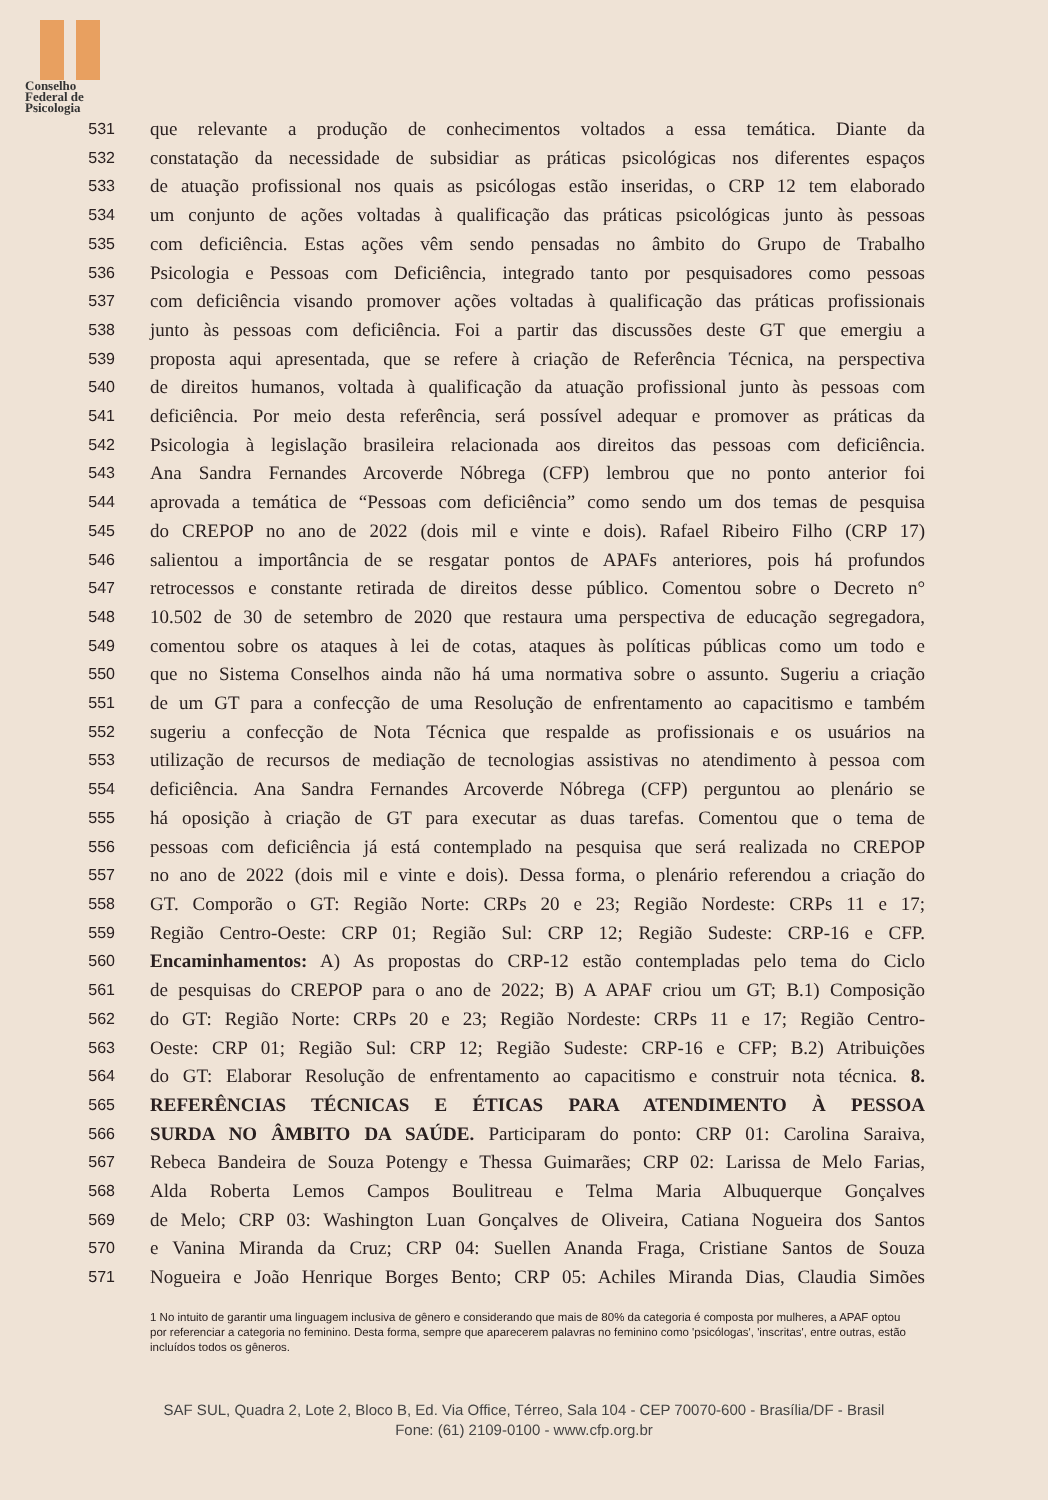Conselho
Federal de
Psicologia
531
que relevante a produção de conhecimentos voltados a essa temática. Diante da
532
constatação da necessidade de subsidiar as práticas psicológicas nos diferentes espaços
533
de atuação profissional nos quais as psicólogas estão inseridas, o CRP 12 tem elaborado
534
um conjunto de ações voltadas à qualificação das práticas psicológicas junto às pessoas
535
com deficiência. Estas ações vêm sendo pensadas no âmbito do Grupo de Trabalho
536
Psicologia e Pessoas com Deficiência, integrado tanto por pesquisadores como pessoas
537
com deficiência visando promover ações voltadas à qualificação das práticas profissionais
538
junto às pessoas com deficiência. Foi a partir das discussões deste GT que emergiu a
539
proposta aqui apresentada, que se refere à criação de Referência Técnica, na perspectiva
540
de direitos humanos, voltada à qualificação da atuação profissional junto às pessoas com
541
deficiência. Por meio desta referência, será possível adequar e promover as práticas da
542
Psicologia à legislação brasileira relacionada aos direitos das pessoas com deficiência.
543
Ana Sandra Fernandes Arcoverde Nóbrega (CFP) lembrou que no ponto anterior foi
544
aprovada a temática de “Pessoas com deficiência” como sendo um dos temas de pesquisa
545
do CREPOP no ano de 2022 (dois mil e vinte e dois). Rafael Ribeiro Filho (CRP 17)
546
salientou a importância de se resgatar pontos de APAFs anteriores, pois há profundos
547
retrocessos e constante retirada de direitos desse público. Comentou sobre o Decreto n°
548
10.502 de 30 de setembro de 2020 que restaura uma perspectiva de educação segregadora,
549
comentou sobre os ataques à lei de cotas, ataques às políticas públicas como um todo e
550
que no Sistema Conselhos ainda não há uma normativa sobre o assunto. Sugeriu a criação
551
de um GT para a confecção de uma Resolução de enfrentamento ao capacitismo e também
552
sugeriu a confecção de Nota Técnica que respalde as profissionais e os usuários na
553
utilização de recursos de mediação de tecnologias assistivas no atendimento à pessoa com
554
deficiência. Ana Sandra Fernandes Arcoverde Nóbrega (CFP) perguntou ao plenário se
555
há oposição à criação de GT para executar as duas tarefas. Comentou que o tema de
556
pessoas com deficiência já está contemplado na pesquisa que será realizada no CREPOP
557
no ano de 2022 (dois mil e vinte e dois). Dessa forma, o plenário referendou a criação do
558
GT. Comporão o GT: Região Norte: CRPs 20 e 23; Região Nordeste: CRPs 11 e 17;
559
Região Centro-Oeste: CRP 01; Região Sul: CRP 12; Região Sudeste: CRP-16 e CFP.
560
Encaminhamentos: A) As propostas do CRP-12 estão contempladas pelo tema do Ciclo
561
de pesquisas do CREPOP para o ano de 2022; B) A APAF criou um GT; B.1) Composição
562
do GT: Região Norte: CRPs 20 e 23; Região Nordeste: CRPs 11 e 17; Região Centro-
563
Oeste: CRP 01; Região Sul: CRP 12; Região Sudeste: CRP-16 e CFP; B.2) Atribuições
564
do GT: Elaborar Resolução de enfrentamento ao capacitismo e construir nota técnica. 8.
565
REFERÊNCIAS TÉCNICAS E ÉTICAS PARA ATENDIMENTO À PESSOA
566
SURDA NO ÂMBITO DA SAÚDE. Participaram do ponto: CRP 01: Carolina Saraiva,
567
Rebeca Bandeira de Souza Potengy e Thessa Guimarães; CRP 02: Larissa de Melo Farias,
568
Alda Roberta Lemos Campos Boulitreau e Telma Maria Albuquerque Gonçalves
569
de Melo; CRP 03: Washington Luan Gonçalves de Oliveira, Catiana Nogueira dos Santos
570
e Vanina Miranda da Cruz; CRP 04: Suellen Ananda Fraga, Cristiane Santos de Souza
571
Nogueira e João Henrique Borges Bento; CRP 05: Achiles Miranda Dias, Claudia Simões
1 No intuito de garantir uma linguagem inclusiva de gênero e considerando que mais de 80% da categoria é composta por mulheres, a APAF optou por referenciar a categoria no feminino. Desta forma, sempre que aparecerem palavras no feminino como 'psicólogas', 'inscritas', entre outras, estão incluídos todos os gêneros.
SAF SUL, Quadra 2, Lote 2, Bloco B, Ed. Via Office, Térreo, Sala 104 - CEP 70070-600 - Brasília/DF - Brasil
Fone: (61) 2109-0100 - www.cfp.org.br